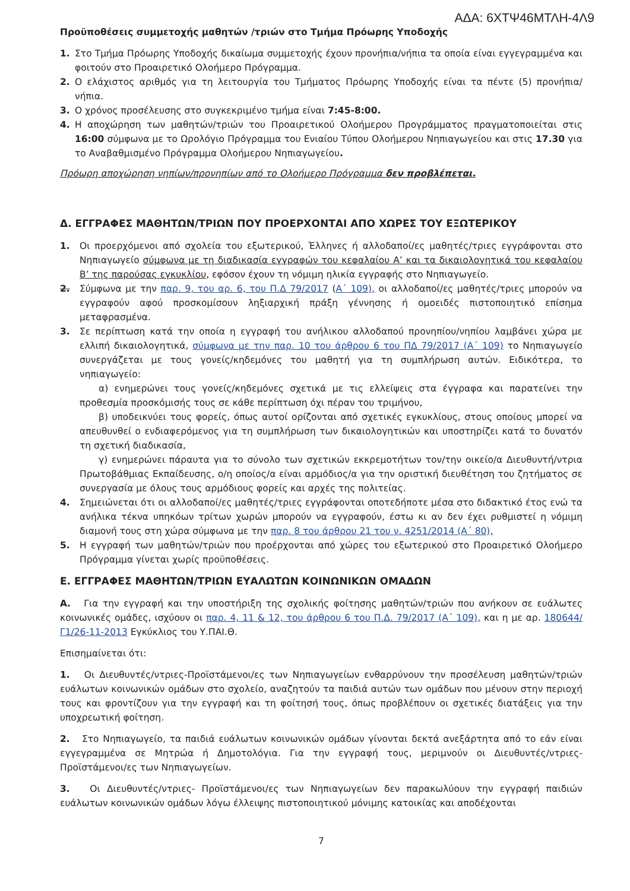ΑΔΑ: 6ΧΤΨ46ΜΤΛΗ-4Λ9
Προϋποθέσεις συμμετοχής μαθητών /τριών στο Τμήμα Πρόωρης Υποδοχής
1. Στο Τμήμα Πρόωρης Υποδοχής δικαίωμα συμμετοχής έχουν προνήπια/νήπια τα οποία είναι εγγεγραμμένα και φοιτούν στο Προαιρετικό Ολοήμερο Πρόγραμμα.
2. Ο ελάχιστος αριθμός για τη λειτουργία του Τμήματος Πρόωρης Υποδοχής είναι τα πέντε (5) προνήπια/ νήπια.
3. Ο χρόνος προσέλευσης στο συγκεκριμένο τμήμα είναι 7:45-8:00.
4. Η αποχώρηση των μαθητών/τριών του Προαιρετικού Ολοήμερου Προγράμματος πραγματοποιείται στις 16:00 σύμφωνα με το Ωρολόγιο Πρόγραμμα του Ενιαίου Τύπου Ολοήμερου Νηπιαγωγείου και στις 17.30 για το Αναβαθμισμένο Πρόγραμμα Ολοήμερου Νηπιαγωγείου.
Πρόωρη αποχώρηση νηπίων/προνηπίων από το Ολοήμερο Πρόγραμμα δεν προβλέπεται.
Δ. ΕΓΓΡΑΦΕΣ ΜΑΘΗΤΩΝ/ΤΡΙΩΝ ΠΟΥ ΠΡΟΕΡΧΟΝΤΑΙ ΑΠΟ ΧΩΡΕΣ ΤΟΥ ΕΞΩΤΕΡΙΚΟΥ
1. Οι προερχόμενοι από σχολεία του εξωτερικού, Έλληνες ή αλλοδαποί/ες μαθητές/τριες εγγράφονται στο Νηπιαγωγείο σύμφωνα με τη διαδικασία εγγραφών του κεφαλαίου Α’ και τα δικαιολογητικά του κεφαλαίου Β’ της παρούσας εγκυκλίου, εφόσον έχουν τη νόμιμη ηλικία εγγραφής στο Νηπιαγωγείο.
2. Σύμφωνα με την παρ. 9, του αρ. 6, του Π.Δ 79/2017 (Α΄ 109), οι αλλοδαποί/ες μαθητές/τριες μπορούν να εγγραφούν αφού προσκομίσουν ληξιαρχική πράξη γέννησης ή ομοειδές πιστοποιητικό επίσημα μεταφρασμένα.
3. Σε περίπτωση κατά την οποία η εγγραφή του ανήλικου αλλοδαπού προνηπίου/νηπίου λαμβάνει χώρα με ελλιπή δικαιολογητικά, σύμφωνα με την παρ. 10 του άρθρου 6 του ΠΔ 79/2017 (Α΄ 109) το Νηπιαγωγείο συνεργάζεται με τους γονείς/κηδεμόνες του μαθητή για τη συμπλήρωση αυτών. Ειδικότερα, το νηπιαγωγείο:
α) ενημερώνει τους γονείς/κηδεμόνες σχετικά με τις ελλείψεις στα έγγραφα και παρατείνει την προθεσμία προσκόμισής τους σε κάθε περίπτωση όχι πέραν του τριμήνου,
β) υποδεικνύει τους φορείς, όπως αυτοί ορίζονται από σχετικές εγκυκλίους, στους οποίους μπορεί να απευθυνθεί ο ενδιαφερόμενος για τη συμπλήρωση των δικαιολογητικών και υποστηρίζει κατά το δυνατόν τη σχετική διαδικασία,
γ) ενημερώνει πάραυτα για το σύνολο των σχετικών εκκρεμοτήτων τον/την οικείο/α Διευθυντή/ντρια Πρωτοβάθμιας Εκπαίδευσης, ο/η οποίος/α είναι αρμόδιος/α για την οριστική διευθέτηση του ζητήματος σε συνεργασία με όλους τους αρμόδιους φορείς και αρχές της πολιτείας.
4. Σημειώνεται ότι οι αλλοδαποί/ες μαθητές/τριες εγγράφονται οποτεδήποτε μέσα στο διδακτικό έτος ενώ τα ανήλικα τέκνα υπηκόων τρίτων χωρών μπορούν να εγγραφούν, έστω κι αν δεν έχει ρυθμιστεί η νόμιμη διαμονή τους στη χώρα σύμφωνα με την παρ. 8 του άρθρου 21 του ν. 4251/2014 (Α΄ 80),
5. Η εγγραφή των μαθητών/τριών που προέρχονται από χώρες του εξωτερικού στο Προαιρετικό Ολοήμερο Πρόγραμμα γίνεται χωρίς προϋποθέσεις.
Ε. ΕΓΓΡΑΦΕΣ ΜΑΘΗΤΩΝ/ΤΡΙΩΝ ΕΥΑΛΩΤΩΝ ΚΟΙΝΩΝΙΚΩΝ ΟΜΑΔΩΝ
Α. Για την εγγραφή και την υποστήριξη της σχολικής φοίτησης μαθητών/τριών που ανήκουν σε ευάλωτες κοινωνικές ομάδες, ισχύουν οι παρ. 4, 11 & 12, του άρθρου 6 του Π.Δ. 79/2017 (Α΄ 109), και η με αρ. 180644/Γ1/26-11-2013 Εγκύκλιος του Υ.ΠΑΙ.Θ.
Επισημαίνεται ότι:
1. Οι Διευθυντές/ντριες-Προϊστάμενοι/ες των Νηπιαγωγείων ενθαρρύνουν την προσέλευση μαθητών/τριών ευάλωτων κοινωνικών ομάδων στο σχολείο, αναζητούν τα παιδιά αυτών των ομάδων που μένουν στην περιοχή τους και φροντίζουν για την εγγραφή και τη φοίτησή τους, όπως προβλέπουν οι σχετικές διατάξεις για την υποχρεωτική φοίτηση.
2. Στο Νηπιαγωγείο, τα παιδιά ευάλωτων κοινωνικών ομάδων γίνονται δεκτά ανεξάρτητα από το εάν είναι εγγεγραμμένα σε Μητρώα ή Δημοτολόγια. Για την εγγραφή τους, μεριμνούν οι Διευθυντές/ντριες-Προϊστάμενοι/ες των Νηπιαγωγείων.
3. Οι Διευθυντές/ντριες- Προϊστάμενοι/ες των Νηπιαγωγείων δεν παρακωλύουν την εγγραφή παιδιών ευάλωτων κοινωνικών ομάδων λόγω έλλειψης πιστοποιητικού μόνιμης κατοικίας και αποδέχονται
7